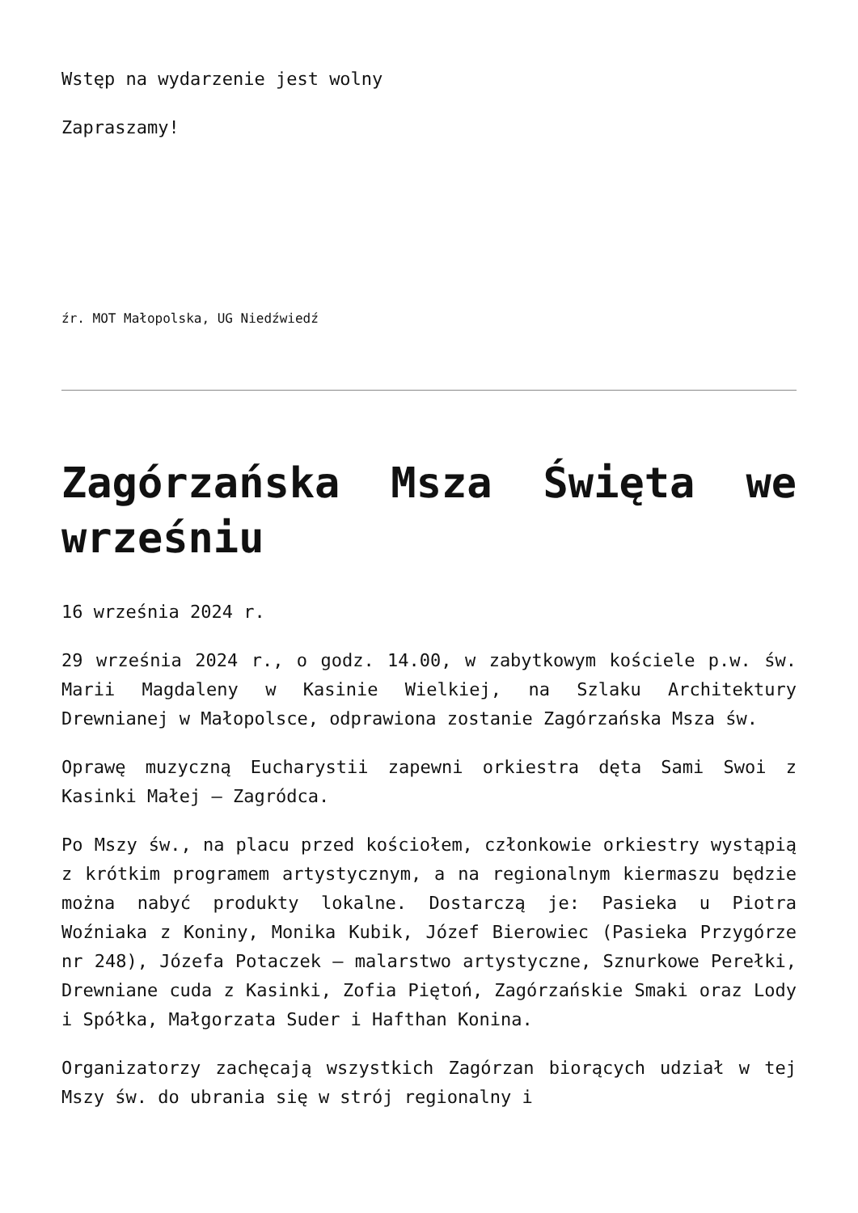Wstęp na wydarzenie jest wolny
Zapraszamy!
źr. MOT Małopolska, UG Niedźwiedź
Zagórzańska Msza Święta we wrześniu
16 września 2024 r.
29 września 2024 r., o godz. 14.00, w zabytkowym kościele p.w. św. Marii Magdaleny w Kasinie Wielkiej, na Szlaku Architektury Drewnianej w Małopolsce, odprawiona zostanie Zagórzańska Msza św.
Oprawę muzyczną Eucharystii zapewni orkiestra dęta Sami Swoi z Kasinki Małej – Zagródca.
Po Mszy św., na placu przed kościołem, członkowie orkiestry wystąpią z krótkim programem artystycznym, a na regionalnym kiermaszu będzie można nabyć produkty lokalne. Dostarczą je: Pasieka u Piotra Woźniaka z Koniny, Monika Kubik, Józef Bierowiec (Pasieka Przygórze nr 248), Józefa Potaczek – malarstwo artystyczne, Sznurkowe Perełki, Drewniane cuda z Kasinki, Zofia Piętoń, Zagórzańskie Smaki oraz Lody i Spółka, Małgorzata Suder i Hafthan Konina.
Organizatorzy zachęcają wszystkich Zagórzan biorących udział w tej Mszy św. do ubrania się w strój regionalny i